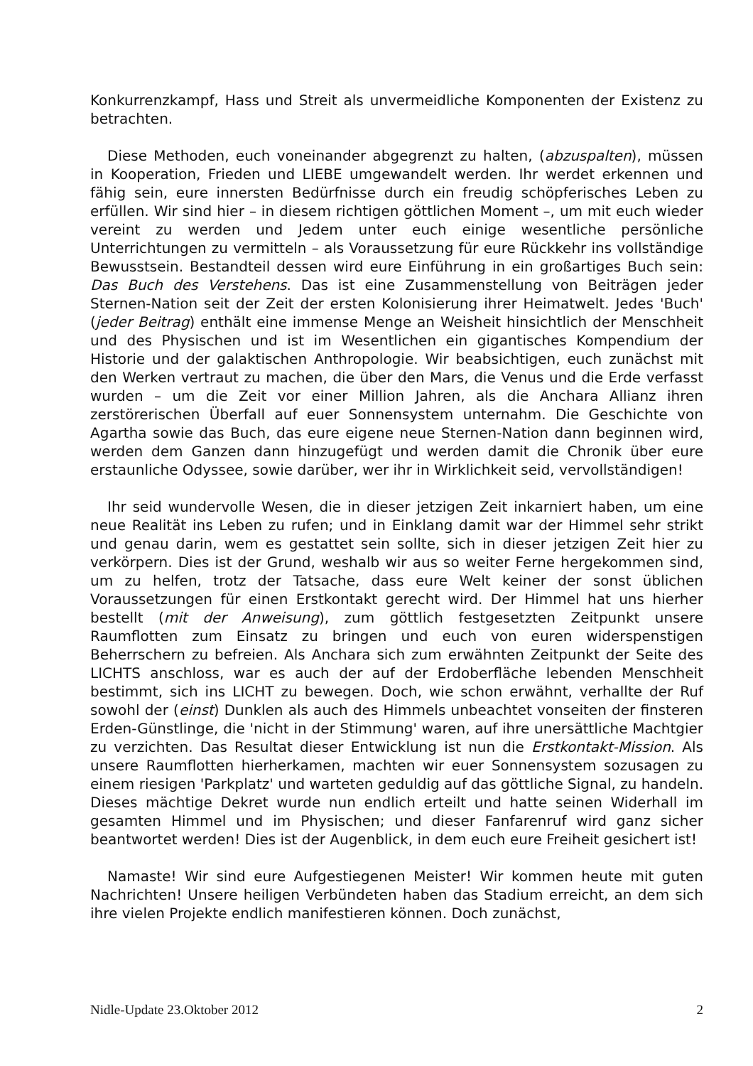Konkurrenzkampf, Hass und Streit als unvermeidliche Komponenten der Existenz zu betrachten.
Diese Methoden, euch voneinander abgegrenzt zu halten, (abzuspalten), müssen in Kooperation, Frieden und LIEBE umgewandelt werden. Ihr werdet erkennen und fähig sein, eure innersten Bedürfnisse durch ein freudig schöpferisches Leben zu erfüllen. Wir sind hier – in diesem richtigen göttlichen Moment –, um mit euch wieder vereint zu werden und Jedem unter euch einige wesentliche persönliche Unterrichtungen zu vermitteln – als Voraussetzung für eure Rückkehr ins vollständige Bewusstsein. Bestandteil dessen wird eure Einführung in ein großartiges Buch sein: Das Buch des Verstehens. Das ist eine Zusammenstellung von Beiträgen jeder Sternen-Nation seit der Zeit der ersten Kolonisierung ihrer Heimatwelt. Jedes 'Buch' (jeder Beitrag) enthält eine immense Menge an Weisheit hinsichtlich der Menschheit und des Physischen und ist im Wesentlichen ein gigantisches Kompendium der Historie und der galaktischen Anthropologie. Wir beabsichtigen, euch zunächst mit den Werken vertraut zu machen, die über den Mars, die Venus und die Erde verfasst wurden – um die Zeit vor einer Million Jahren, als die Anchara Allianz ihren zerstörerischen Überfall auf euer Sonnensystem unternahm. Die Geschichte von Agartha sowie das Buch, das eure eigene neue Sternen-Nation dann beginnen wird, werden dem Ganzen dann hinzugefügt und werden damit die Chronik über eure erstaunliche Odyssee, sowie darüber, wer ihr in Wirklichkeit seid, vervollständigen!
Ihr seid wundervolle Wesen, die in dieser jetzigen Zeit inkarniert haben, um eine neue Realität ins Leben zu rufen; und in Einklang damit war der Himmel sehr strikt und genau darin, wem es gestattet sein sollte, sich in dieser jetzigen Zeit hier zu verkörpern. Dies ist der Grund, weshalb wir aus so weiter Ferne hergekommen sind, um zu helfen, trotz der Tatsache, dass eure Welt keiner der sonst üblichen Voraussetzungen für einen Erstkontakt gerecht wird. Der Himmel hat uns hierher bestellt (mit der Anweisung), zum göttlich festgesetzten Zeitpunkt unsere Raumflotten zum Einsatz zu bringen und euch von euren widerspenstigen Beherrschern zu befreien. Als Anchara sich zum erwähnten Zeitpunkt der Seite des LICHTS anschloss, war es auch der auf der Erdoberfläche lebenden Menschheit bestimmt, sich ins LICHT zu bewegen. Doch, wie schon erwähnt, verhallte der Ruf sowohl der (einst) Dunklen als auch des Himmels unbeachtet vonseiten der finsteren Erden-Günstlinge, die 'nicht in der Stimmung' waren, auf ihre unersättliche Machtgier zu verzichten. Das Resultat dieser Entwicklung ist nun die Erstkontakt-Mission. Als unsere Raumflotten hierherkamen, machten wir euer Sonnensystem sozusagen zu einem riesigen 'Parkplatz' und warteten geduldig auf das göttliche Signal, zu handeln. Dieses mächtige Dekret wurde nun endlich erteilt und hatte seinen Widerhall im gesamten Himmel und im Physischen; und dieser Fanfarenruf wird ganz sicher beantwortet werden! Dies ist der Augenblick, in dem euch eure Freiheit gesichert ist!
Namaste! Wir sind eure Aufgestiegenen Meister! Wir kommen heute mit guten Nachrichten! Unsere heiligen Verbündeten haben das Stadium erreicht, an dem sich ihre vielen Projekte endlich manifestieren können. Doch zunächst,
Nidle-Update 23.Oktober 2012 2